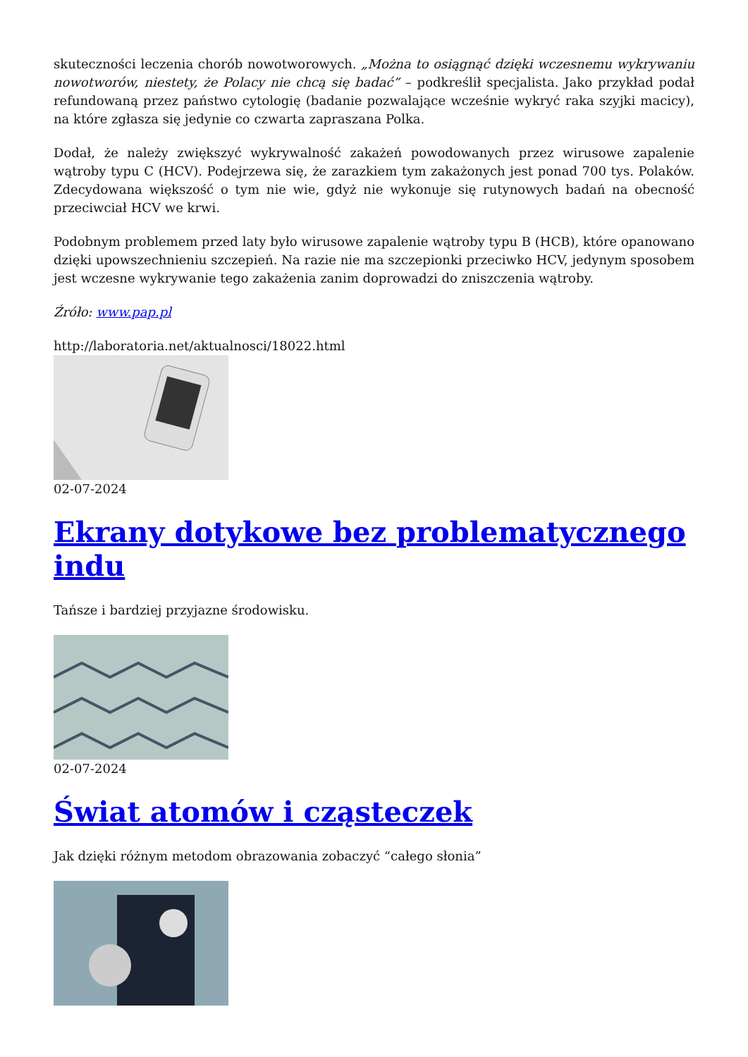skuteczności leczenia chorób nowotworowych. „Można to osiągnąć dzięki wczesnemu wykrywaniu nowotworów, niestety, że Polacy nie chcą się badać” – podkreślił specjalista. Jako przykład podał refundowaną przez państwo cytologię (badanie pozwalające wcześnie wykryć raka szyjki macicy), na które zgłasza się jedynie co czwarta zapraszana Polka.
Dodał, że należy zwiększyć wykrywalność zakażeń powodowanych przez wirusowe zapalenie wątroby typu C (HCV). Podejrzewa się, że zarazkiem tym zakażonych jest ponad 700 tys. Polaków. Zdecydowana większość o tym nie wie, gdyż nie wykonuje się rutynowych badań na obecność przeciwciał HCV we krwi.
Podobnym problemem przed laty było wirusowe zapalenie wątroby typu B (HCB), które opanowano dzięki upowszechnieniu szczepień. Na razie nie ma szczepionki przeciwko HCV, jedynym sposobem jest wczesne wykrywanie tego zakażenia zanim doprowadzi do zniszczenia wątroby.
Źróło: www.pap.pl
http://laboratoria.net/aktualnosci/18022.html
02-07-2024
Ekrany dotykowe bez problematycznego indu
Tańsze i bardziej przyjazne środowisku.
02-07-2024
Świat atomów i cząsteczek
Jak dzięki różnym metodom obrazowania zobaczyć “całego słonia”